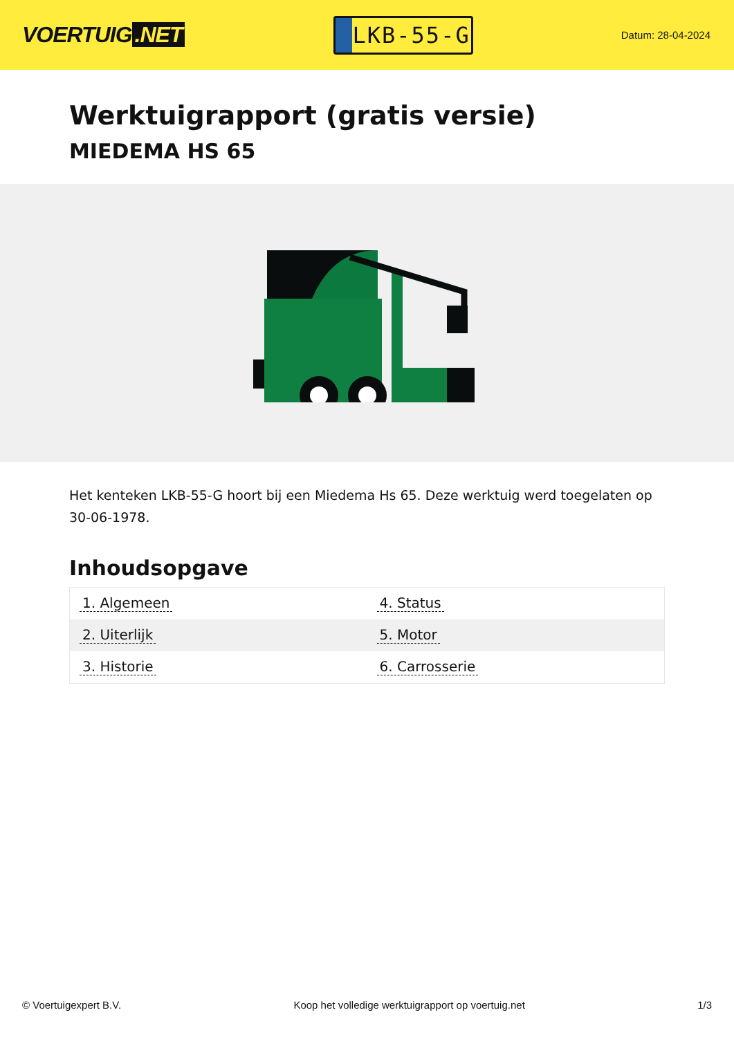VOERTUIG.NET
LKB-55-G
Datum: 28-04-2024
Werktuigrapport (gratis versie)
MIEDEMA HS 65
Het kenteken LKB-55-G hoort bij een Miedema Hs 65. Deze werktuig werd toegelaten op 30-06-1978.
Inhoudsopgave
| 1. Algemeen | 4. Status |
| 2. Uiterlijk | 5. Motor |
| 3. Historie | 6. Carrosserie |
© Voertuigexpert B.V. Koop het volledige werktuigrapport op voertuig.net 1/3